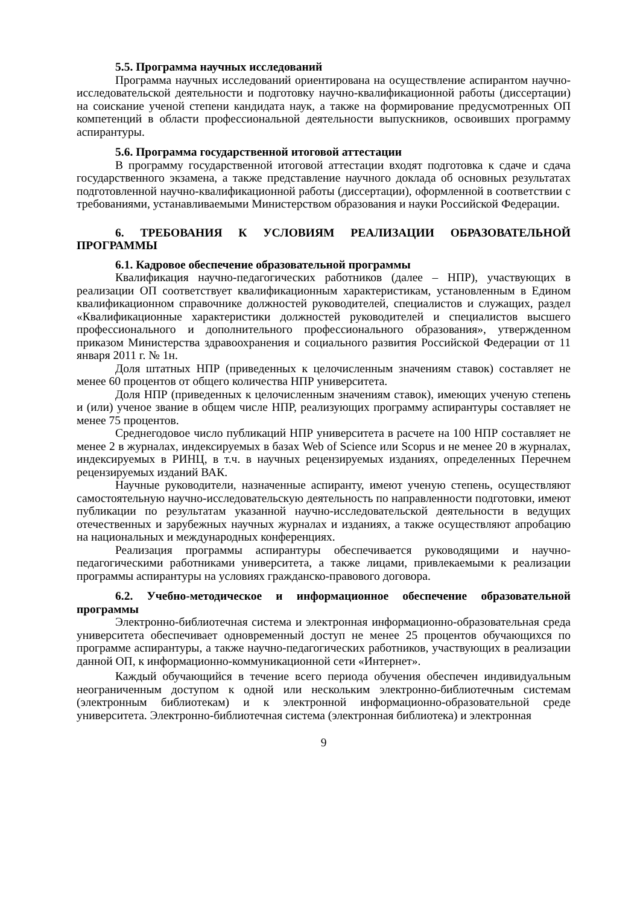5.5. Программа научных исследований
Программа научных исследований ориентирована на осуществление аспирантом научно-исследовательской деятельности и подготовку научно-квалификационной работы (диссертации) на соискание ученой степени кандидата наук, а также на формирование предусмотренных ОП компетенций в области профессиональной деятельности выпускников, освоивших программу аспирантуры.
5.6. Программа государственной итоговой аттестации
В программу государственной итоговой аттестации входят подготовка к сдаче и сдача государственного экзамена, а также представление научного доклада об основных результатах подготовленной научно-квалификационной работы (диссертации), оформленной в соответствии с требованиями, устанавливаемыми Министерством образования и науки Российской Федерации.
6. ТРЕБОВАНИЯ К УСЛОВИЯМ РЕАЛИЗАЦИИ ОБРАЗОВАТЕЛЬНОЙ ПРОГРАММЫ
6.1. Кадровое обеспечение образовательной программы
Квалификация научно-педагогических работников (далее – НПР), участвующих в реализации ОП соответствует квалификационным характеристикам, установленным в Едином квалификационном справочнике должностей руководителей, специалистов и служащих, раздел «Квалификационные характеристики должностей руководителей и специалистов высшего профессионального и дополнительного профессионального образования», утвержденном приказом Министерства здравоохранения и социального развития Российской Федерации от 11 января 2011 г. № 1н.
Доля штатных НПР (приведенных к целочисленным значениям ставок) составляет не менее 60 процентов от общего количества НПР университета.
Доля НПР (приведенных к целочисленным значениям ставок), имеющих ученую степень и (или) ученое звание в общем числе НПР, реализующих программу аспирантуры составляет не менее 75 процентов.
Среднегодовое число публикаций НПР университета в расчете на 100 НПР составляет не менее 2 в журналах, индексируемых в базах Web of Science или Scopus и не менее 20 в журналах, индексируемых в РИНЦ, в т.ч. в научных рецензируемых изданиях, определенных Перечнем рецензируемых изданий ВАК.
Научные руководители, назначенные аспиранту, имеют ученую степень, осуществляют самостоятельную научно-исследовательскую деятельность по направленности подготовки, имеют публикации по результатам указанной научно-исследовательской деятельности в ведущих отечественных и зарубежных научных журналах и изданиях, а также осуществляют апробацию на национальных и международных конференциях.
Реализация программы аспирантуры обеспечивается руководящими и научно-педагогическими работниками университета, а также лицами, привлекаемыми к реализации программы аспирантуры на условиях гражданско-правового договора.
6.2. Учебно-методическое и информационное обеспечение образовательной программы
Электронно-библиотечная система и электронная информационно-образовательная среда университета обеспечивает одновременный доступ не менее 25 процентов обучающихся по программе аспирантуры, а также научно-педагогических работников, участвующих в реализации данной ОП, к информационно-коммуникационной сети «Интернет».
Каждый обучающийся в течение всего периода обучения обеспечен индивидуальным неограниченным доступом к одной или нескольким электронно-библиотечным системам (электронным библиотекам) и к электронной информационно-образовательной среде университета. Электронно-библиотечная система (электронная библиотека) и электронная
9